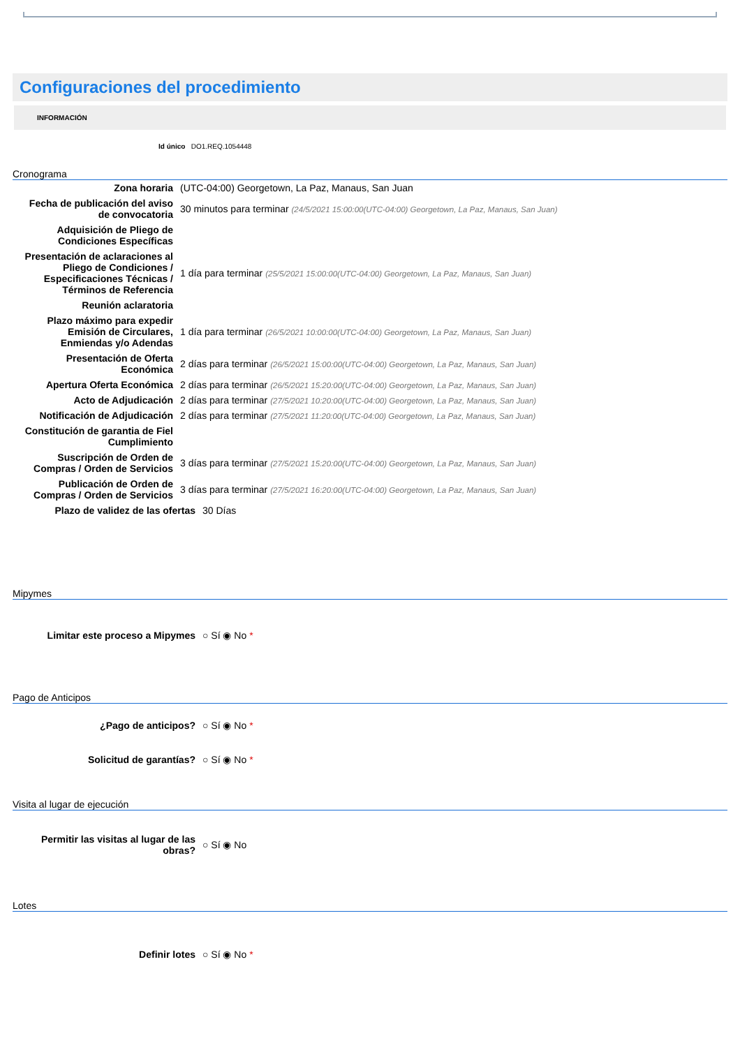Configuraciones del procedimiento
INFORMACIÓN
Id único DO1.REQ.1054448
Cronograma
| Zona horaria | (UTC-04:00) Georgetown, La Paz, Manaus, San Juan |
| Fecha de publicación del aviso de convocatoria | 30 minutos para terminar (24/5/2021 15:00:00(UTC-04:00) Georgetown, La Paz, Manaus, San Juan) |
| Adquisición de Pliego de Condiciones Específicas | |
| Presentación de aclaraciones al Pliego de Condiciones / Especificaciones Técnicas / Términos de Referencia | 1 día para terminar (25/5/2021 15:00:00(UTC-04:00) Georgetown, La Paz, Manaus, San Juan) |
| Reunión aclaratoria | |
| Plazo máximo para expedir Emisión de Circulares, Enmiendas y/o Adendas | 1 día para terminar (26/5/2021 10:00:00(UTC-04:00) Georgetown, La Paz, Manaus, San Juan) |
| Presentación de Oferta Económica | 2 días para terminar (26/5/2021 15:00:00(UTC-04:00) Georgetown, La Paz, Manaus, San Juan) |
| Apertura Oferta Económica | 2 días para terminar (26/5/2021 15:20:00(UTC-04:00) Georgetown, La Paz, Manaus, San Juan) |
| Acto de Adjudicación | 2 días para terminar (27/5/2021 10:20:00(UTC-04:00) Georgetown, La Paz, Manaus, San Juan) |
| Notificación de Adjudicación | 2 días para terminar (27/5/2021 11:20:00(UTC-04:00) Georgetown, La Paz, Manaus, San Juan) |
| Constitución de garantia de Fiel Cumplimiento | |
| Suscripción de Orden de Compras / Orden de Servicios | 3 días para terminar (27/5/2021 15:20:00(UTC-04:00) Georgetown, La Paz, Manaus, San Juan) |
| Publicación de Orden de Compras / Orden de Servicios | 3 días para terminar (27/5/2021 16:20:00(UTC-04:00) Georgetown, La Paz, Manaus, San Juan) |
| Plazo de validez de las ofertas | 30 Días |
Mipymes
| Limitar este proceso a Mipymes | ○ Sí ◉ No * |
Pago de Anticipos
| ¿Pago de anticipos? | ○ Sí ◉ No * |
| Solicitud de garantías? | ○ Sí ◉ No * |
Visita al lugar de ejecución
| Permitir las visitas al lugar de las obras? | ○ Sí ◉ No |
Lotes
| Definir lotes | ○ Sí ◉ No * |